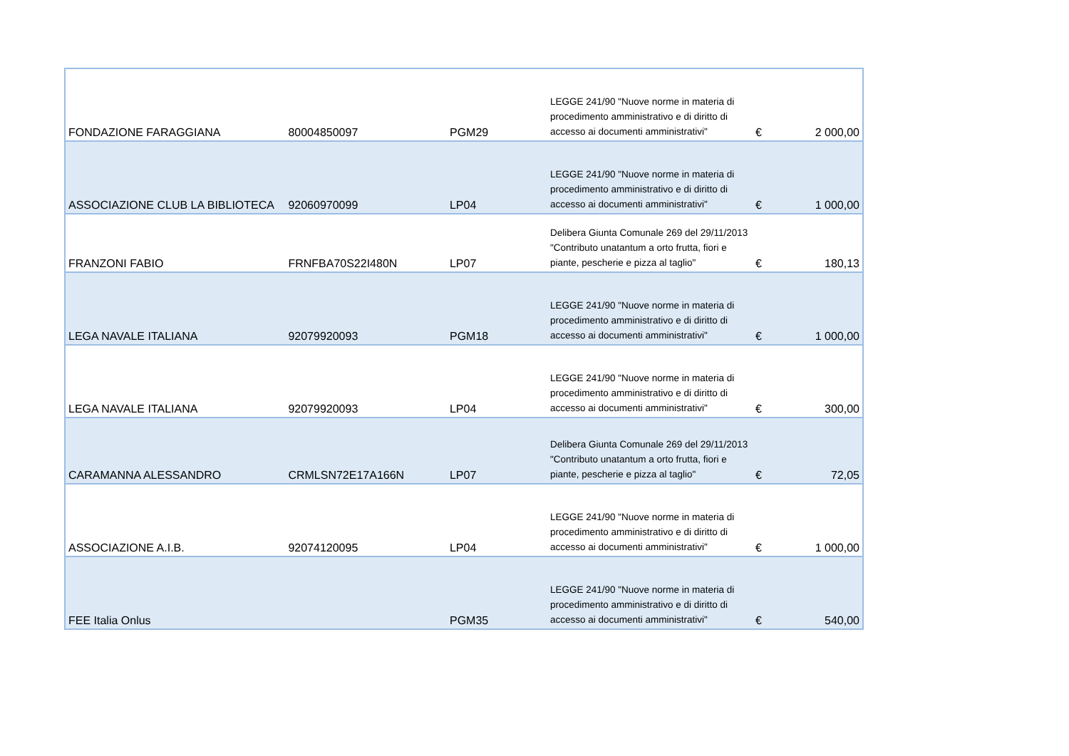| FONDAZIONE FARAGGIANA | 80004850097 | PGM29 | LEGGE 241/90 "Nuove norme in materia di procedimento amministrativo e di diritto di accesso ai documenti amministrativi" | € | 2 000,00 |
| ASSOCIAZIONE CLUB LA BIBLIOTECA | 92060970099 | LP04 | LEGGE 241/90 "Nuove norme in materia di procedimento amministrativo e di diritto di accesso ai documenti amministrativi" | € | 1 000,00 |
| FRANZONI FABIO | FRNFBA70S22I480N | LP07 | Delibera Giunta Comunale 269 del 29/11/2013 "Contributo unatantum a orto frutta, fiori e piante, pescherie e pizza al taglio" | € | 180,13 |
| LEGA NAVALE ITALIANA | 92079920093 | PGM18 | LEGGE 241/90 "Nuove norme in materia di procedimento amministrativo e di diritto di accesso ai documenti amministrativi" | € | 1 000,00 |
| LEGA NAVALE ITALIANA | 92079920093 | LP04 | LEGGE 241/90 "Nuove norme in materia di procedimento amministrativo e di diritto di accesso ai documenti amministrativi" | € | 300,00 |
| CARAMANNA ALESSANDRO | CRMLSN72E17A166N | LP07 | Delibera Giunta Comunale 269 del 29/11/2013 "Contributo unatantum a orto frutta, fiori e piante, pescherie e pizza al taglio" | € | 72,05 |
| ASSOCIAZIONE A.I.B. | 92074120095 | LP04 | LEGGE 241/90 "Nuove norme in materia di procedimento amministrativo e di diritto di accesso ai documenti amministrativi" | € | 1 000,00 |
| FEE Italia Onlus | | PGM35 | LEGGE 241/90 "Nuove norme in materia di procedimento amministrativo e di diritto di accesso ai documenti amministrativi" | € | 540,00 |